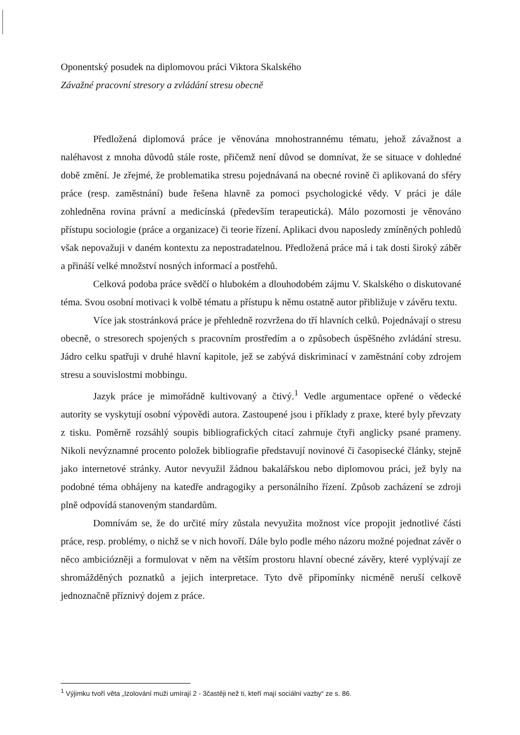Oponentský posudek na diplomovou práci Viktora Skalského
Závažné pracovní stresory a zvládání stresu obecně
Předložená diplomová práce je věnována mnohostrannému tématu, jehož závažnost a naléhavost z mnoha důvodů stále roste, přičemž není důvod se domnívat, že se situace v dohledné době změní. Je zřejmé, že problematika stresu pojednávaná na obecné rovině či aplikovaná do sféry práce (resp. zaměstnání) bude řešena hlavně za pomoci psychologické vědy. V práci je dále zohledněna rovina právní a medicínská (především terapeutická). Málo pozornosti je věnováno přístupu sociologie (práce a organizace) či teorie řízení. Aplikaci dvou naposledy zmíněných pohledů však nepovažuji v daném kontextu za nepostradatelnou. Předložená práce má i tak dosti široký záběr a přináší velké množství nosných informací a postřehů.
Celková podoba práce svědčí o hlubokém a dlouhodobém zájmu V. Skalského o diskutované téma. Svou osobní motivaci k volbě tématu a přístupu k němu ostatně autor přibližuje v závěru textu.
Více jak stostránková práce je přehledně rozvržena do tří hlavních celků. Pojednávají o stresu obecně, o stresorech spojených s pracovním prostředím a o způsobech úspěšného zvládání stresu. Jádro celku spatřuji v druhé hlavní kapitole, jež se zabývá diskriminací v zaměstnání coby zdrojem stresu a souvislostmi mobbingu.
Jazyk práce je mimořádně kultivovaný a čtivý.<sup>1</sup> Vedle argumentace opřené o vědecké autority se vyskytují osobní výpovědi autora. Zastoupené jsou i příklady z praxe, které byly převzaty z tisku. Poměrně rozsáhlý soupis bibliografických citací zahrnuje čtyři anglicky psané prameny. Nikoli nevýznamné procento položek bibliografie představují novinové či časopisecké články, stejně jako internetové stránky. Autor nevyužil žádnou bakalářskou nebo diplomovou práci, jež byly na podobné téma obhájeny na katedře andragogiky a personálního řízení. Způsob zacházení se zdroji plně odpovídá stanoveným standardům.
Domnívám se, že do určité míry zůstala nevyužita možnost více propojit jednotlivé části práce, resp. problémy, o nichž se v nich hovoří. Dále bylo podle mého názoru možné pojednat závěr o něco ambiciózněji a formulovat v něm na větším prostoru hlavní obecné závěry, které vyplývají ze shromážděných poznatků a jejich interpretace. Tyto dvě připomínky nicméně neruší celkově jednoznačně příznivý dojem z práce.
<sup>1</sup> Výjimku tvoří věta „Izolování muži umírají 2 - 3častěji než ti, kteří mají sociální vazby“ ze s. 86.